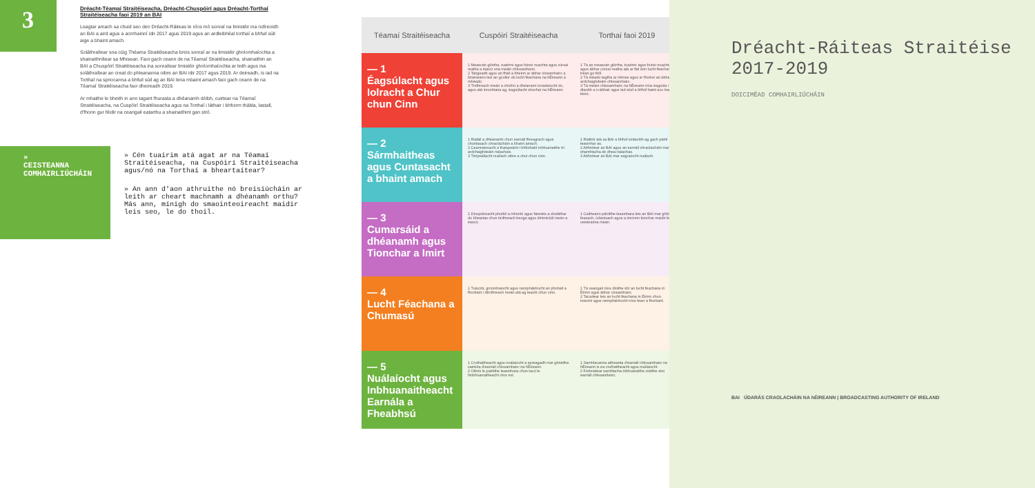3
Dréacht-Téamaí Straitéiseacha, Dréacht-Chuspóirí agus Dréacht-Torthaí Straitéiseacha faoi 2019 an BAI
Leagtar amach sa chuid seo den Dréacht-Ráiteas le níos mó sonraí na limistéir ina ndíreoidh an BAI a aird agus a acmhainní idir 2017 agus 2019 agus an ardleibhéal torthaí a bhfuil súil aige a bhaint amach.
Soláthraítear sna cúig Théama Straitéiseacha breis sonraí ar na limistéir ghníomhaíochta a shainaithnítear sa Mhisean. Faoi gach ceann de na Téamaí Straitéiseacha, shainaithin an BAI a Chuspóirí Straitéiseacha ina sonraítear limistéir ghníomhaíochta ar leith agus ina soláthraítear an creat do phleananna oibre an BAI idir 2017 agus 2019. Ar deireadh, is iad na Torthaí na spriocanna a bhfuil súil ag an BAI lena mbaint amach faoi gach ceann de na Téamaí Straitéiseacha faoi dheireadh 2019.
Ar mhaithe le bheith in ann tagairt fhurasta a dhéanamh dóibh, cuirtear na Téamaí Straitéiseacha, na Cuspóirí Straitéiseacha agus na Torthaí i láthair i bhfoirm thábla, lastall, d'fhonn gur féidir na ceangail eatarthu a shainaithint gan stró.
»
CEISTEANNA COMHAIRLIÚCHÁIN
» Cén tuairim atá agat ar na Téamaí Straitéiseacha, na Cuspóirí Straitéiseacha agus/nó na Torthaí a bheartaítear?
» An ann d'aon athruithe nó breisiúcháin ar leith ar cheart machnamh a dhéanamh orthu? Más ann, mínigh do smaointeoireacht maidir leis seo, le do thoil.
| Téamaí Straitéiseacha | Cuspóirí Straitéiseacha | Torthaí faoi 2019 |
| --- | --- | --- |
| — 1 Éagsúlacht agus Iolracht a Chur chun Cinn | 1 Meascán glórtha, tuairimí agus foinsí nuachta agus cúrsaí reatha a éascú sna meáin chlosamhairc. 2 Tairgeadh agus an fháil a bheinn ar ábhar closamhairc a bhaineann leis an gcultúr do lucht féachana na hÉireann a mhéadú. 3 Tírdhreach meán a chothú a dhéanann ionadaíocht do, agus atá inrochtana ag, éagsúlacht shochaí na hÉireann. | 1 Tá an meascán glórtha, tuairimí agus foinsí nuachta agus ábhar cúrsaí reatha atá ar fáil don lucht féachana tréan go fóill. 2 Tá méadú tagtha ar réimse agus ar fhoinsí an ábhair ardchaighdeáin chlosamhairc. 3 Tá meáin chlosamhairc na hÉireann níos éagsúla i dtaobh a n-ábhair agus iad siúd a bhfuil baint acu ina léiriú. |
| — 2 Sármhaitheas agus Cuntasacht a bhaint amach | 1 Rialáil a dhéanamh chun earnáil fhreagrach agus chuntasach chraolacháin a bhaint amach. 2 Ceannaireacht a thaispeáint i bhforbairt inbhuanaithe trí ardchaighdeáin rialachais. 3 Timpeallacht nuálach oibre a chur chun cinn. | 1 Rialtóir atá sa BAI a bhfuil iontaoibh ag gach páirtí leasmhar as. 2 Aithnítear an BAI agus an earnáil chraolacháin mar shamhlacha de dhea-rialachas. 3 Aithnítear an BAI mar eagraíocht nuálach. |
| — 3 Cumarsáid a dhéanamh agus Tionchar a Imirt | 1 Díospóireacht phoiblí a mhúnlú agus faisnéis a sholáthar do bheartas chun tírdhreach beoga agus dinimiciúil meán a éascú. | 1 Caitheann páirtithe leasmhara leis an BAI mar ghlór feasach, údarásach agus a imríonn tionchar maidir le ceisteanna meán. |
| — 4 Lucht Féachana a Chumasú | 1 Tuiscint, gníomhaíocht agus rannpháirtíocht an phobail a fhorbairt i dtírdhreach meán atá ag teacht chun cinn. | 1 Tá ceangail níos dlúithe idir an lucht féachana in Éirinn agus ábhar closamhairc. 2 Tacaítear leis an lucht féachana in Éirinn chun tuiscint agus rannpháirtíocht níos fearr a fhorbairt. |
| — 5 Nuálaíocht agus Inbhuanaitheacht Earnála a Fheabhsú | 1 Cruthaitheacht agus nuálaíocht a spreagadh mar ghnéithe sainiúla d'earnáil chlosamhairc na hÉireann. 2 Oibriú le páirtithe leasmhara chun tacú le hinbhuanaitheacht níos mó. | 1 Samhlacanna aitheanta d'earnáil chlosamhairc na hÉireann is ea cruthaitheacht agus nuálaíocht. 2 Forbraítear samhlacha inbhuanaithe cistithe don earnáil chlosamhairc. |
Dréacht-Ráiteas Straitéise 2017-2019
DOICIMÉAD COMHAIRLIÚCHÁIN
BAI ÚDARÁS CRAOLACHÁIN NA hÉIREANN | BROADCASTING AUTHORITY OF IRELAND